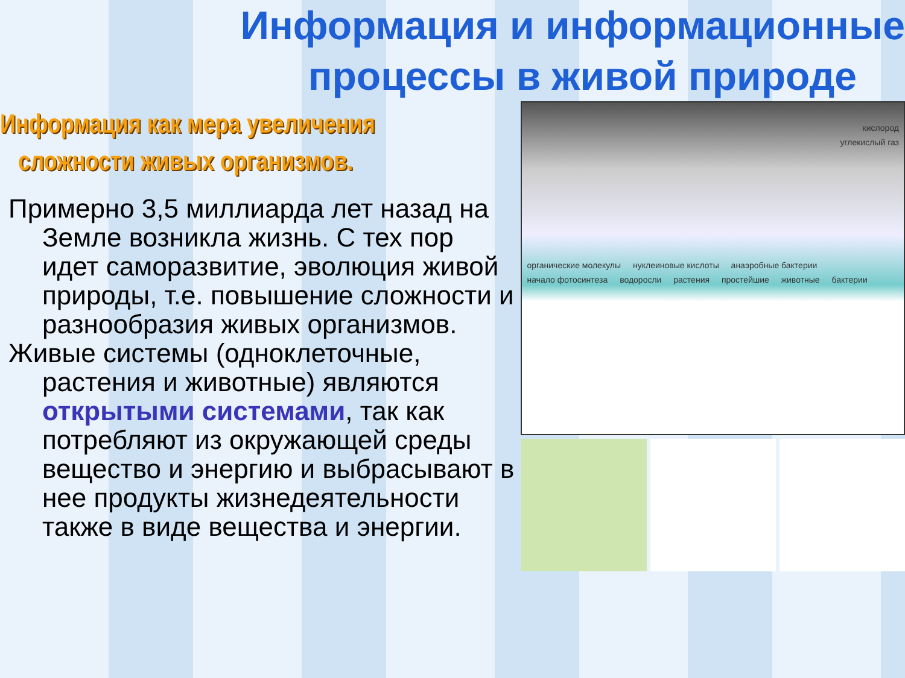Информация и информационные
процессы в живой природе
Информация как мера увеличения
сложности живых организмов.
Примерно 3,5 миллиарда лет назад на Земле возникла жизнь. С тех пор идет саморазвитие, эволюция живой природы, т.е. повышение сложности и разнообразия живых организмов.
Живые системы (одноклеточные, растения и животные) являются открытыми системами, так как потребляют из окружающей среды вещество и энергию и выбрасывают в нее продукты жизнедеятельности также в виде вещества и энергии.
кислород
углекислый газ
органические молекулы нуклеиновые кислоты анаэробные бактерии начало фотосинтеза водоросли растения простейшие животные бактерии